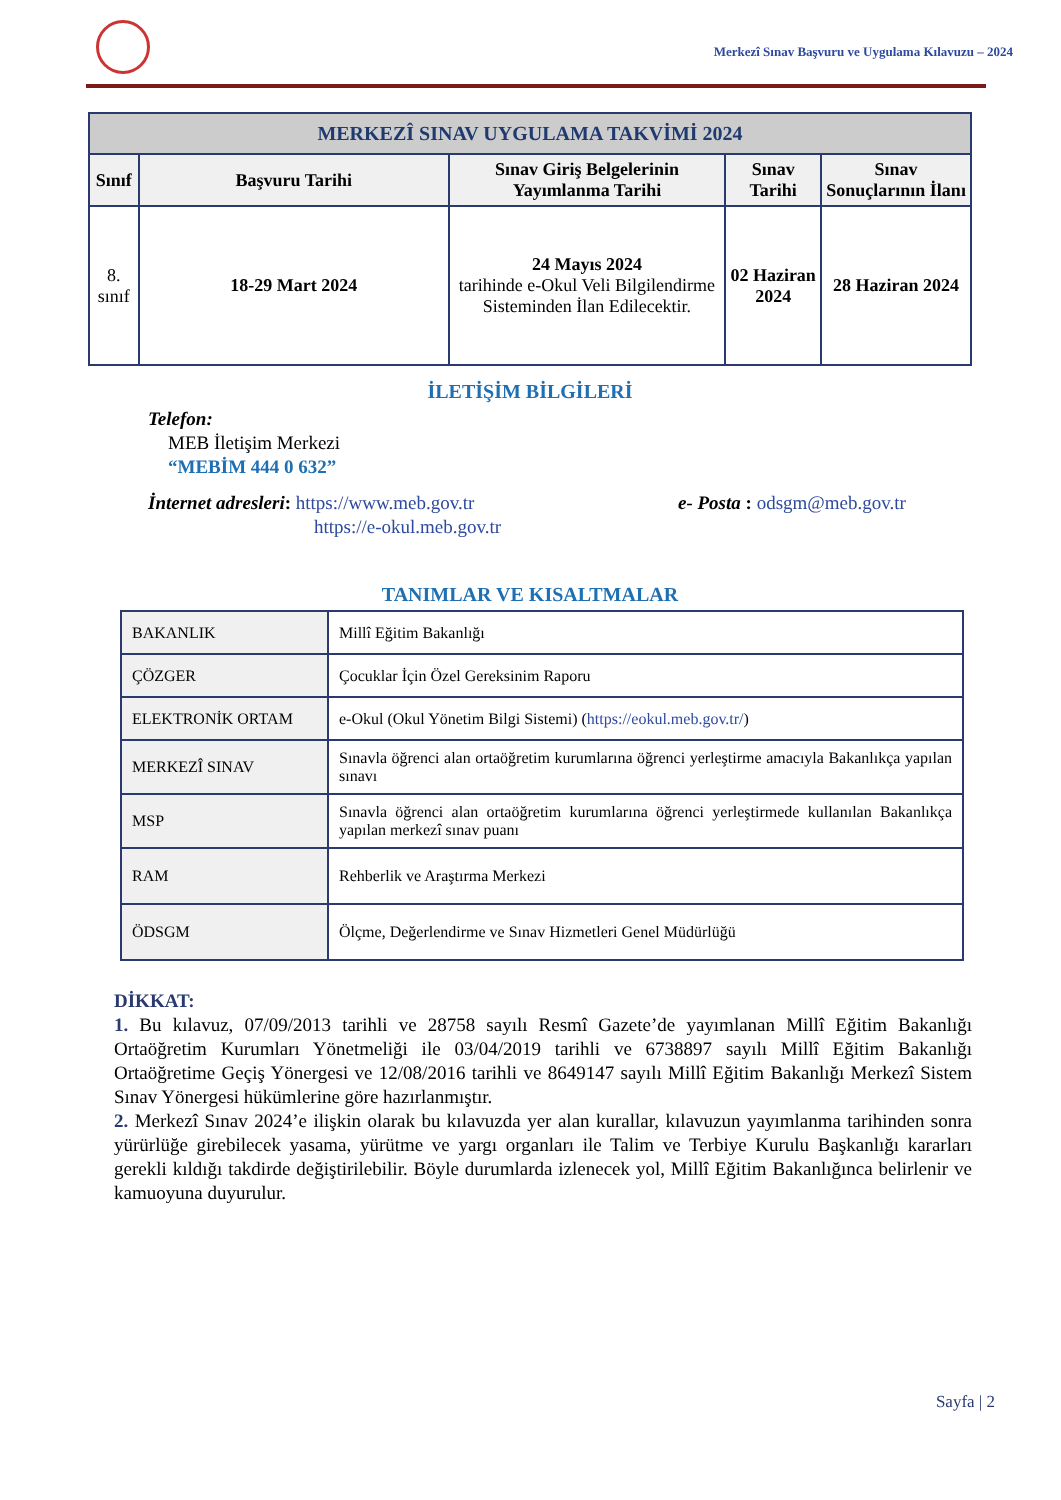Merkezî Sınav Başvuru ve Uygulama Kılavuzu – 2024
| MERKEZÎ SINAV UYGULAMA TAKVİMİ 2024 | | | | |
| --- | --- | --- | --- | --- |
| Sınıf | Başvuru Tarihi | Sınav Giriş Belgelerinin Yayımlanma Tarihi | Sınav Tarihi | Sınav Sonuçlarının İlanı |
| 8. sınıf | 18-29 Mart 2024 | 24 Mayıs 2024 tarihinde e-Okul Veli Bilgilendirme Sisteminden İlan Edilecektir. | 02 Haziran 2024 | 28 Haziran 2024 |
İLETİŞİM BİLGİLERİ
Telefon:
MEB İletişim Merkezi
“MEBİM 444 0 632”
İnternet adresleri: https://www.meb.gov.tr
https://e-okul.meb.gov.tr
e- Posta : odsgm@meb.gov.tr
TANIMLAR VE KISALTMALAR
| BAKANLIK | Millî Eğitim Bakanlığı |
| ÇÖZGER | Çocuklar İçin Özel Gereksinim Raporu |
| ELEKTRONİK ORTAM | e-Okul (Okul Yönetim Bilgi Sistemi) ( https://eokul.meb.gov.tr/ ) |
| MERKEZÎ SINAV | Sınavla öğrenci alan ortaöğretim kurumlarına öğrenci yerleştirme amacıyla Bakanlıkça yapılan sınavı |
| MSP | Sınavla öğrenci alan ortaöğretim kurumlarına öğrenci yerleştirmede kullanılan Bakanlıkça yapılan merkezî sınav puanı |
| RAM | Rehberlik ve Araştırma Merkezi |
| ÖDSGM | Ölçme, Değerlendirme ve Sınav Hizmetleri Genel Müdürlüğü |
DİKKAT:
1. Bu kılavuz, 07/09/2013 tarihli ve 28758 sayılı Resmî Gazete’de yayımlanan Millî Eğitim Bakanlığı Ortaöğretim Kurumları Yönetmeliği ile 03/04/2019 tarihli ve 6738897 sayılı Millî Eğitim Bakanlığı Ortaöğretime Geçiş Yönergesi ve 12/08/2016 tarihli ve 8649147 sayılı Millî Eğitim Bakanlığı Merkezî Sistem Sınav Yönergesi hükümlerine göre hazırlanmıştır.
2. Merkezî Sınav 2024’e ilişkin olarak bu kılavuzda yer alan kurallar, kılavuzun yayımlanma tarihinden sonra yürürlüğe girebilecek yasama, yürütme ve yargı organları ile Talim ve Terbiye Kurulu Başkanlığı kararları gerekli kıldığı takdirde değiştirilebilir. Böyle durumlarda izlenecek yol, Millî Eğitim Bakanlığınca belirlenir ve kamuoyuna duyurulur.
Sayfa | 2